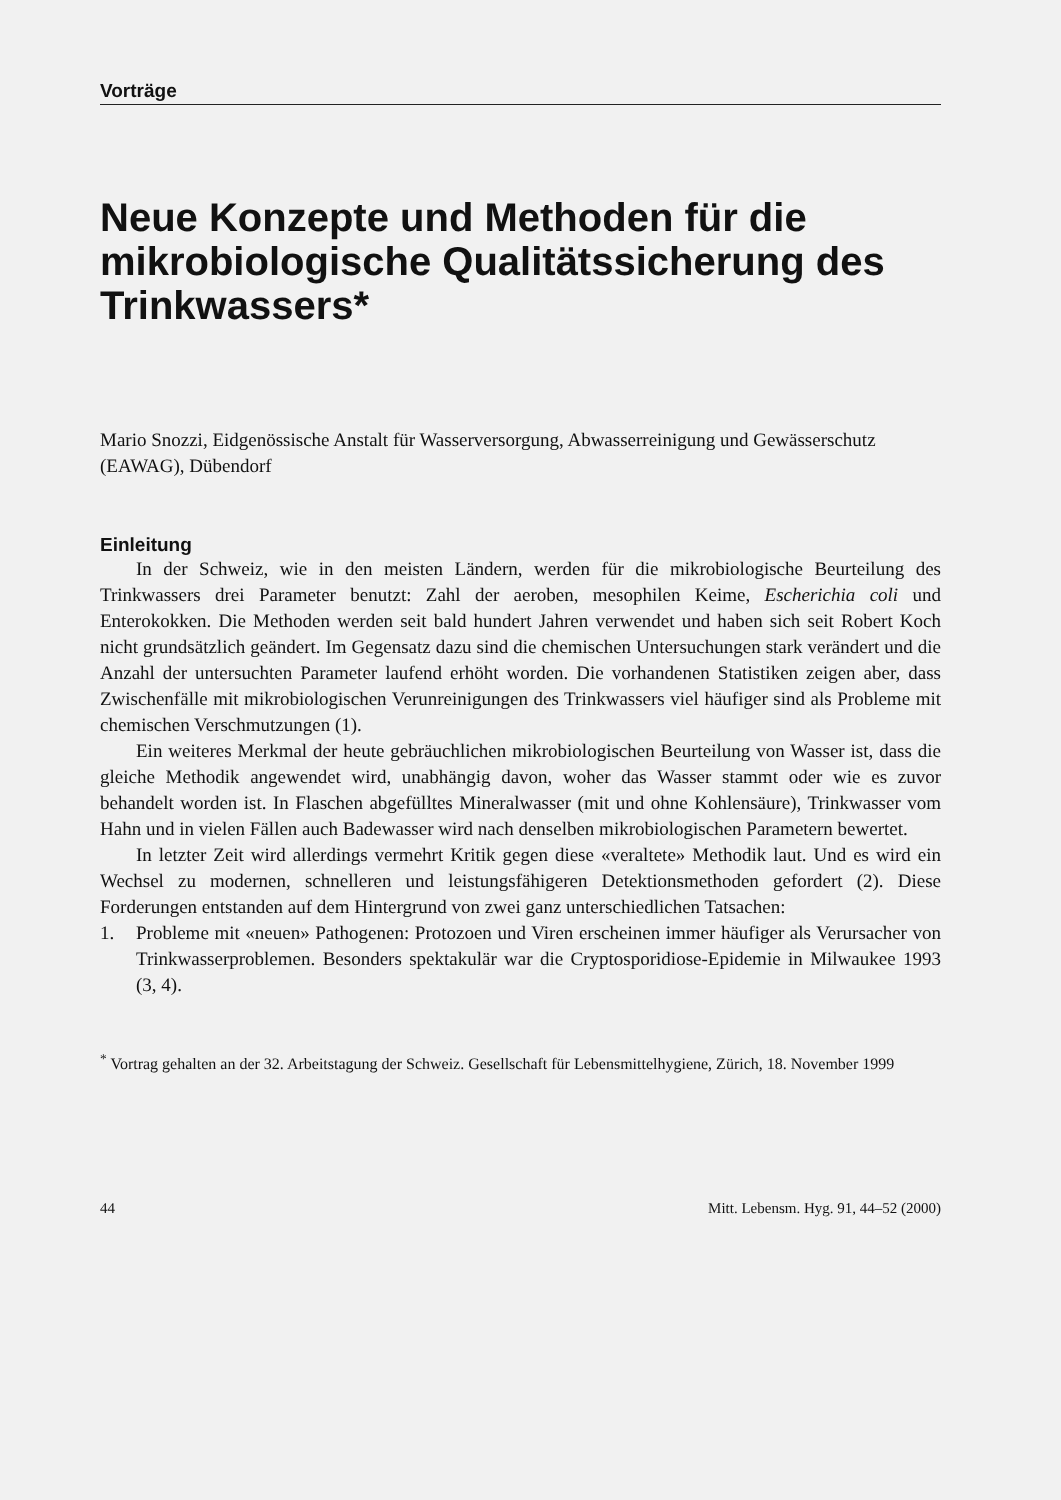Vorträge
Neue Konzepte und Methoden für die mikrobiologische Qualitätssicherung des Trinkwassers*
Mario Snozzi, Eidgenössische Anstalt für Wasserversorgung, Abwasserreinigung und Gewässerschutz (EAWAG), Dübendorf
Einleitung
In der Schweiz, wie in den meisten Ländern, werden für die mikrobiologische Beurteilung des Trinkwassers drei Parameter benutzt: Zahl der aeroben, mesophilen Keime, Escherichia coli und Enterokokken. Die Methoden werden seit bald hundert Jahren verwendet und haben sich seit Robert Koch nicht grundsätzlich geändert. Im Gegensatz dazu sind die chemischen Untersuchungen stark verändert und die Anzahl der untersuchten Parameter laufend erhöht worden. Die vorhandenen Statistiken zeigen aber, dass Zwischenfälle mit mikrobiologischen Verunreinigungen des Trinkwassers viel häufiger sind als Probleme mit chemischen Verschmutzungen (1).
Ein weiteres Merkmal der heute gebräuchlichen mikrobiologischen Beurteilung von Wasser ist, dass die gleiche Methodik angewendet wird, unabhängig davon, woher das Wasser stammt oder wie es zuvor behandelt worden ist. In Flaschen abgefülltes Mineralwasser (mit und ohne Kohlensäure), Trinkwasser vom Hahn und in vielen Fällen auch Badewasser wird nach denselben mikrobiologischen Parametern bewertet.
In letzter Zeit wird allerdings vermehrt Kritik gegen diese «veraltete» Methodik laut. Und es wird ein Wechsel zu modernen, schnelleren und leistungsfähigeren Detektionsmethoden gefordert (2). Diese Forderungen entstanden auf dem Hintergrund von zwei ganz unterschiedlichen Tatsachen:
1. Probleme mit «neuen» Pathogenen: Protozoen und Viren erscheinen immer häufiger als Verursacher von Trinkwasserproblemen. Besonders spektakulär war die Cryptosporidiose-Epidemie in Milwaukee 1993 (3, 4).
<sup>*</sup> Vortrag gehalten an der 32. Arbeitstagung der Schweiz. Gesellschaft für Lebensmittelhygiene, Zürich, 18. November 1999
44 Mitt. Lebensm. Hyg. 91, 44–52 (2000)